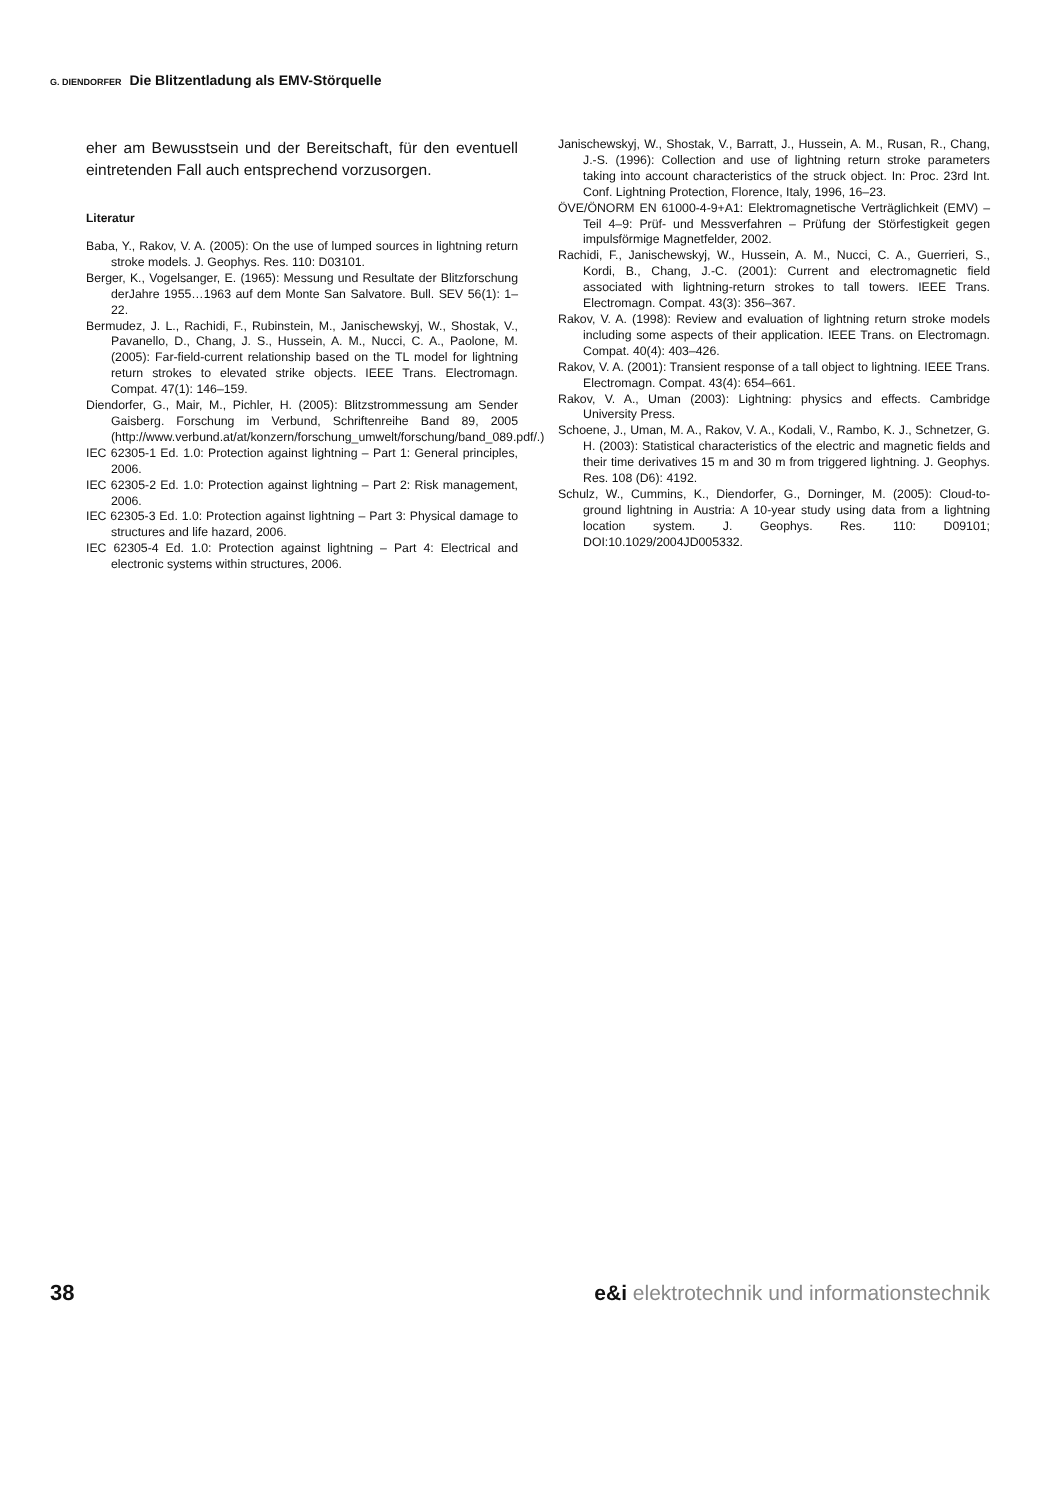G. DIENDORFER Die Blitzentladung als EMV-Störquelle
eher am Bewusstsein und der Bereitschaft, für den eventuell eintretenden Fall auch entsprechend vorzusorgen.
Literatur
Baba, Y., Rakov, V. A. (2005): On the use of lumped sources in lightning return stroke models. J. Geophys. Res. 110: D03101.
Berger, K., Vogelsanger, E. (1965): Messung und Resultate der Blitzforschung derJahre 1955…1963 auf dem Monte San Salvatore. Bull. SEV 56(1): 1–22.
Bermudez, J. L., Rachidi, F., Rubinstein, M., Janischewskyj, W., Shostak, V., Pavanello, D., Chang, J. S., Hussein, A. M., Nucci, C. A., Paolone, M. (2005): Far-field-current relationship based on the TL model for lightning return strokes to elevated strike objects. IEEE Trans. Electromagn. Compat. 47(1): 146–159.
Diendorfer, G., Mair, M., Pichler, H. (2005): Blitzstrommessung am Sender Gaisberg. Forschung im Verbund, Schriftenreihe Band 89, 2005 (http://www.verbund.at/at/konzern/forschung_umwelt/forschung/band_089.pdf/.)
IEC 62305-1 Ed. 1.0: Protection against lightning – Part 1: General principles, 2006.
IEC 62305-2 Ed. 1.0: Protection against lightning – Part 2: Risk management, 2006.
IEC 62305-3 Ed. 1.0: Protection against lightning – Part 3: Physical damage to structures and life hazard, 2006.
IEC 62305-4 Ed. 1.0: Protection against lightning – Part 4: Electrical and electronic systems within structures, 2006.
Janischewskyj, W., Shostak, V., Barratt, J., Hussein, A. M., Rusan, R., Chang, J.-S. (1996): Collection and use of lightning return stroke parameters taking into account characteristics of the struck object. In: Proc. 23rd Int. Conf. Lightning Protection, Florence, Italy, 1996, 16–23.
ÖVE/ÖNORM EN 61000-4-9+A1: Elektromagnetische Verträglichkeit (EMV) – Teil 4–9: Prüf- und Messverfahren – Prüfung der Störfestigkeit gegen impulsförmige Magnetfelder, 2002.
Rachidi, F., Janischewskyj, W., Hussein, A. M., Nucci, C. A., Guerrieri, S., Kordi, B., Chang, J.-C. (2001): Current and electromagnetic field associated with lightning-return strokes to tall towers. IEEE Trans. Electromagn. Compat. 43(3): 356–367.
Rakov, V. A. (1998): Review and evaluation of lightning return stroke models including some aspects of their application. IEEE Trans. on Electromagn. Compat. 40(4): 403–426.
Rakov, V. A. (2001): Transient response of a tall object to lightning. IEEE Trans. Electromagn. Compat. 43(4): 654–661.
Rakov, V. A., Uman (2003): Lightning: physics and effects. Cambridge University Press.
Schoene, J., Uman, M. A., Rakov, V. A., Kodali, V., Rambo, K. J., Schnetzer, G. H. (2003): Statistical characteristics of the electric and magnetic fields and their time derivatives 15 m and 30 m from triggered lightning. J. Geophys. Res. 108 (D6): 4192.
Schulz, W., Cummins, K., Diendorfer, G., Dorninger, M. (2005): Cloud-to-ground lightning in Austria: A 10-year study using data from a lightning location system. J. Geophys. Res. 110: D09101; DOI:10.1029/2004JD005332.
38 e&i elektrotechnik und informationstechnik